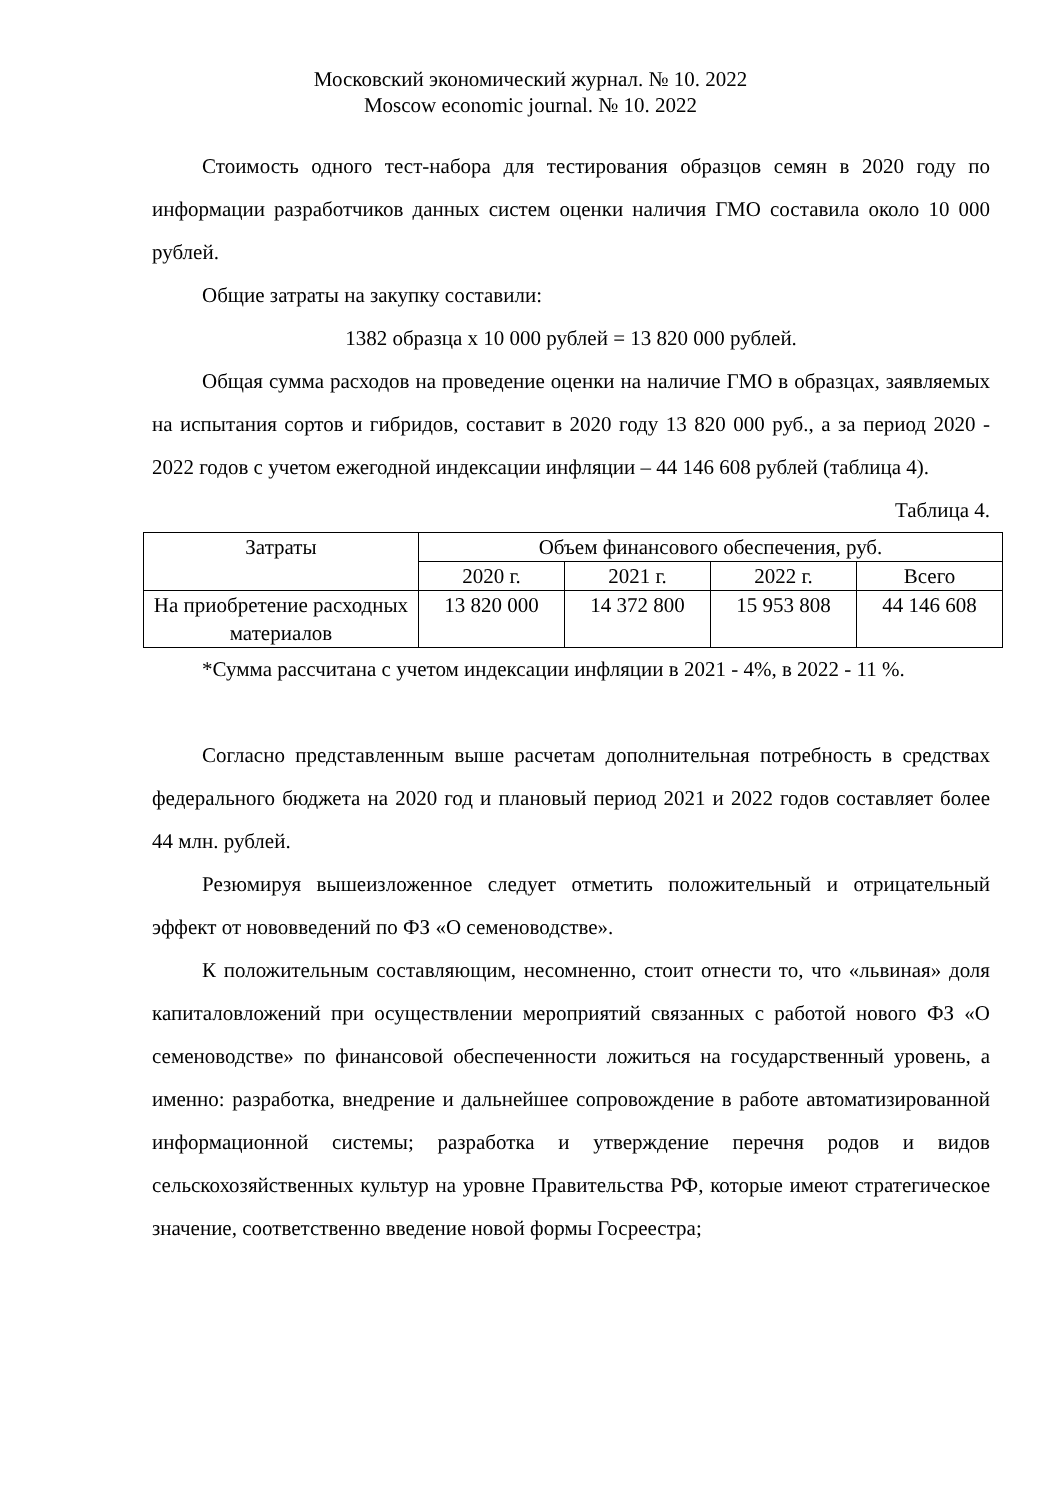Московский экономический журнал. № 10. 2022
Moscow economic journal. № 10. 2022
Стоимость одного тест-набора для тестирования образцов семян в 2020 году по информации разработчиков данных систем оценки наличия ГМО составила около 10 000 рублей.
Общие затраты на закупку составили:
1382 образца х 10 000 рублей = 13 820 000 рублей.
Общая сумма расходов на проведение оценки на наличие ГМО в образцах, заявляемых на испытания сортов и гибридов, составит в 2020 году 13 820 000 руб., а за период 2020 - 2022 годов с учетом ежегодной индексации инфляции – 44 146 608 рублей (таблица 4).
Таблица 4.
| Затраты | Объем финансового обеспечения, руб. | | | |
| | 2020 г. | 2021 г. | 2022 г. | Всего |
| На приобретение расходных материалов | 13 820 000 | 14 372 800 | 15 953 808 | 44 146 608 |
*Сумма рассчитана с учетом индексации инфляции в 2021 - 4%, в 2022 - 11 %.
Согласно представленным выше расчетам дополнительная потребность в средствах федерального бюджета на 2020 год и плановый период 2021 и 2022 годов составляет более 44 млн. рублей.
Резюмируя вышеизложенное следует отметить положительный и отрицательный эффект от нововведений по ФЗ «О семеноводстве».
К положительным составляющим, несомненно, стоит отнести то, что «львиная» доля капиталовложений при осуществлении мероприятий связанных с работой нового ФЗ «О семеноводстве» по финансовой обеспеченности ложиться на государственный уровень, а именно: разработка, внедрение и дальнейшее сопровождение в работе автоматизированной информационной системы; разработка и утверждение перечня родов и видов сельскохозяйственных культур на уровне Правительства РФ, которые имеют стратегическое значение, соответственно введение новой формы Госреестра;